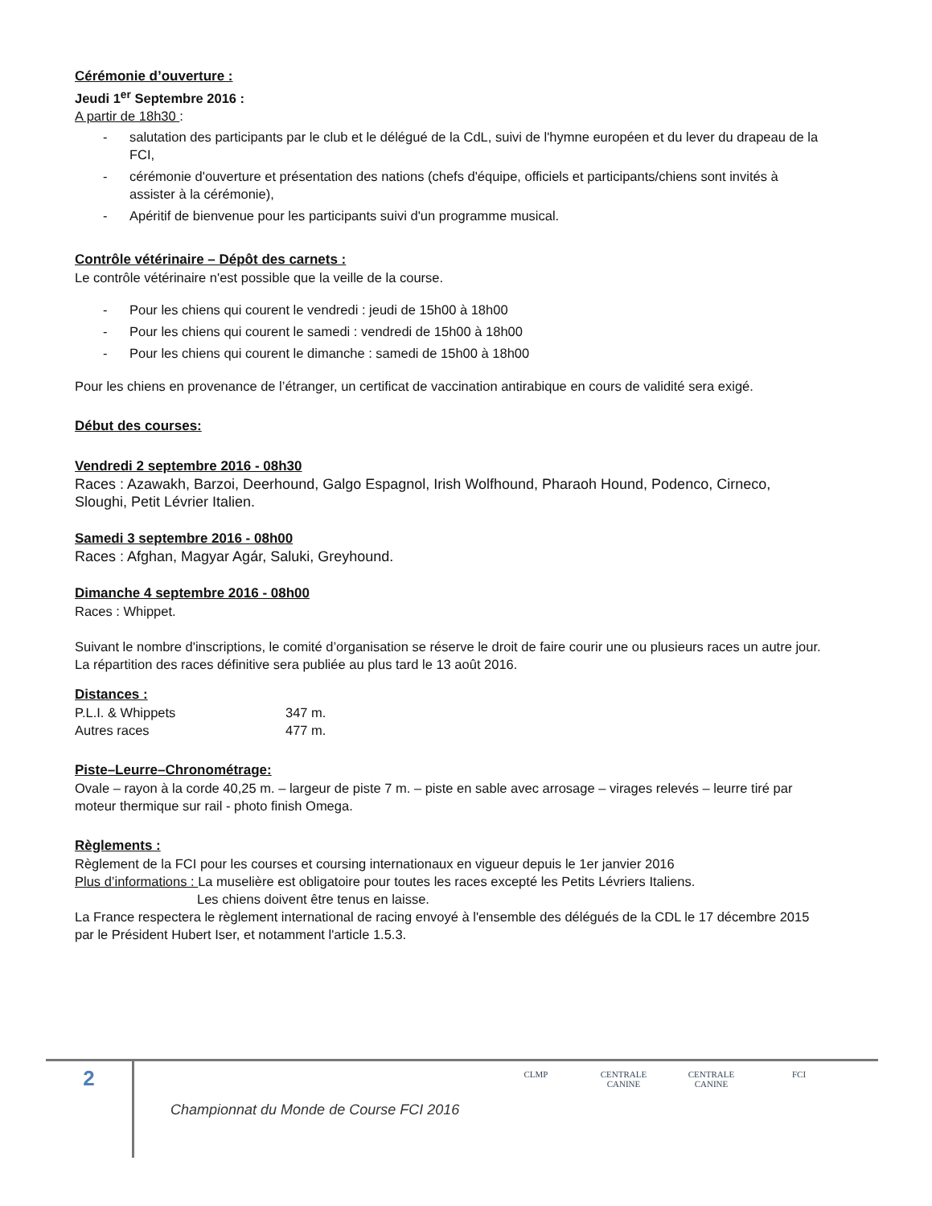Cérémonie d’ouverture :
Jeudi 1<sup>er</sup> Septembre 2016 :
A partir de 18h30 :
- salutation des participants par le club et le délégué de la CdL, suivi de l'hymne européen et du lever du drapeau de la FCI,
- cérémonie d'ouverture et présentation des nations (chefs d'équipe, officiels et participants/chiens sont invités à assister à la cérémonie),
- Apéritif de bienvenue pour les participants suivi d'un programme musical.
Contrôle vétérinaire – Dépôt des carnets :
Le contrôle vétérinaire n'est possible que la veille de la course.
- Pour les chiens qui courent le vendredi : jeudi de 15h00 à 18h00
- Pour les chiens qui courent le samedi : vendredi de 15h00 à 18h00
- Pour les chiens qui courent le dimanche : samedi de 15h00 à 18h00
Pour les chiens en provenance de l’étranger, un certificat de vaccination antirabique en cours de validité sera exigé.
Début des courses:
Vendredi 2 septembre 2016 - 08h30
Races : Azawakh, Barzoi, Deerhound, Galgo Espagnol, Irish Wolfhound, Pharaoh Hound, Podenco, Cirneco, Sloughi, Petit Lévrier Italien.
Samedi 3 septembre 2016 - 08h00
Races : Afghan, Magyar Agár, Saluki, Greyhound.
Dimanche 4 septembre 2016 - 08h00
Races : Whippet.
Suivant le nombre d'inscriptions, le comité d’organisation se réserve le droit de faire courir une ou plusieurs races un autre jour. La répartition des races définitive sera publiée au plus tard le 13 août 2016.
Distances :
| P.L.I. & Whippets | 347 m. |
| Autres races | 477 m. |
Piste–Leurre–Chronométrage:
Ovale – rayon à la corde 40,25 m. – largeur de piste 7 m. – piste en sable avec arrosage – virages relevés – leurre tiré par moteur thermique sur rail - photo finish Omega.
Règlements :
Règlement de la FCI pour les courses et coursing internationaux en vigueur depuis le 1er janvier 2016
Plus d’informations : La muselière est obligatoire pour toutes les races excepté les Petits Lévriers Italiens.
Les chiens doivent être tenus en laisse.
La France respectera le règlement international de racing envoyé à l'ensemble des délégués de la CDL le 17 décembre 2015 par le Président Hubert Iser, et notamment l'article 1.5.3.
2
Championnat du Monde de Course FCI 2016
CLMP CENTRALE CANINE
CENTRALE CANINE
FCI